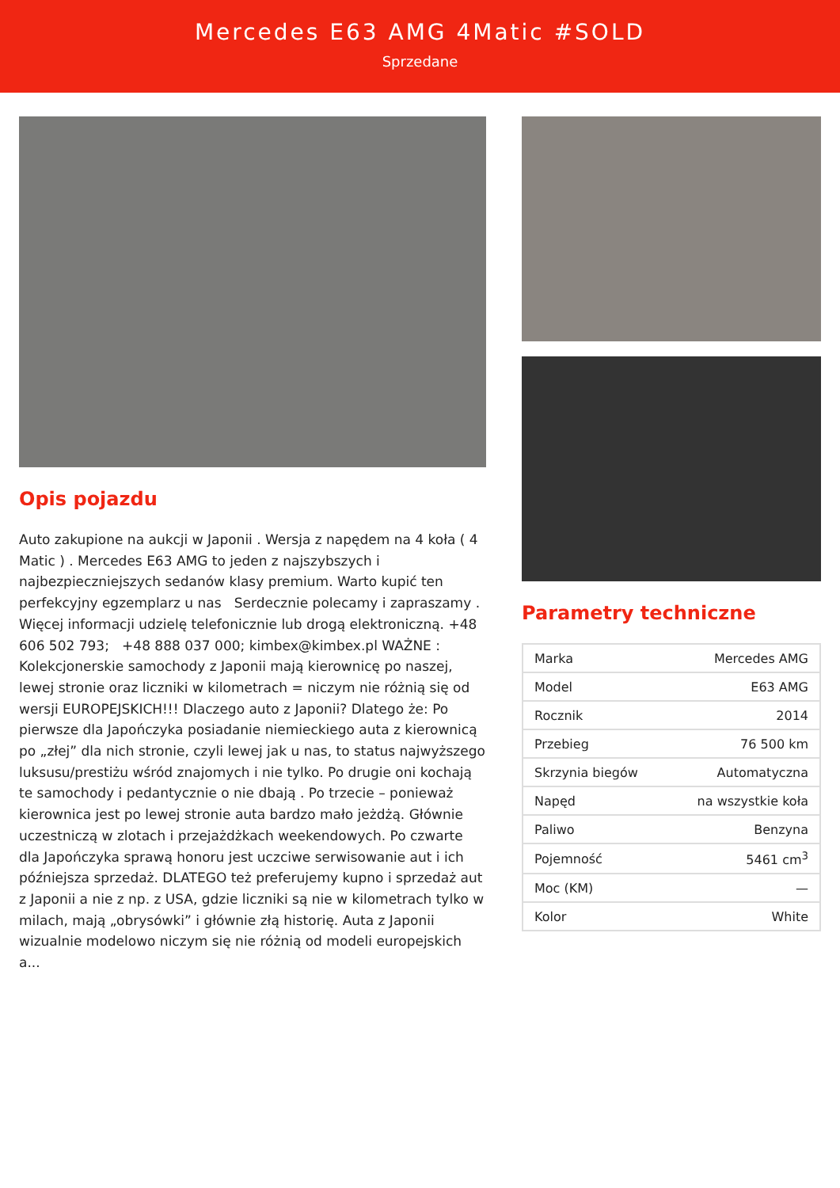Mercedes E63 AMG 4Matic #SOLD
Sprzedane
Opis pojazdu
Auto zakupione na aukcji w Japonii . Wersja z napędem na 4 koła ( 4 Matic ) . Mercedes E63 AMG to jeden z najszybszych i najbezpieczniejszych sedanów klasy premium. Warto kupić ten perfekcyjny egzemplarz u nas Serdecznie polecamy i zapraszamy . Więcej informacji udzielę telefonicznie lub drogą elektroniczną. +48 606 502 793; +48 888 037 000; kimbex@kimbex.pl WAŻNE : Kolekcjonerskie samochody z Japonii mają kierownicę po naszej, lewej stronie oraz liczniki w kilometrach = niczym nie różnią się od wersji EUROPEJSKICH!!! Dlaczego auto z Japonii? Dlatego że: Po pierwsze dla Japończyka posiadanie niemieckiego auta z kierownicą po „złej” dla nich stronie, czyli lewej jak u nas, to status najwyższego luksusu/prestiżu wśród znajomych i nie tylko. Po drugie oni kochają te samochody i pedantycznie o nie dbają . Po trzecie – ponieważ kierownica jest po lewej stronie auta bardzo mało jeżdżą. Głównie uczestniczą w zlotach i przejażdżkach weekendowych. Po czwarte dla Japończyka sprawą honoru jest uczciwe serwisowanie aut i ich późniejsza sprzedaż. DLATEGO też preferujemy kupno i sprzedaż aut z Japonii a nie z np. z USA, gdzie liczniki są nie w kilometrach tylko w milach, mają „obrysówki” i głównie złą historię. Auta z Japonii wizualnie modelowo niczym się nie różnią od modeli europejskich a...
Parametry techniczne
| Marka | Mercedes AMG |
| Model | E63 AMG |
| Rocznik | 2014 |
| Przebieg | 76 500 km |
| Skrzynia biegów | Automatyczna |
| Napęd | na wszystkie koła |
| Paliwo | Benzyna |
| Pojemność | 5461 cm<sup>3</sup> |
| Moc (KM) | — |
| Kolor | White |